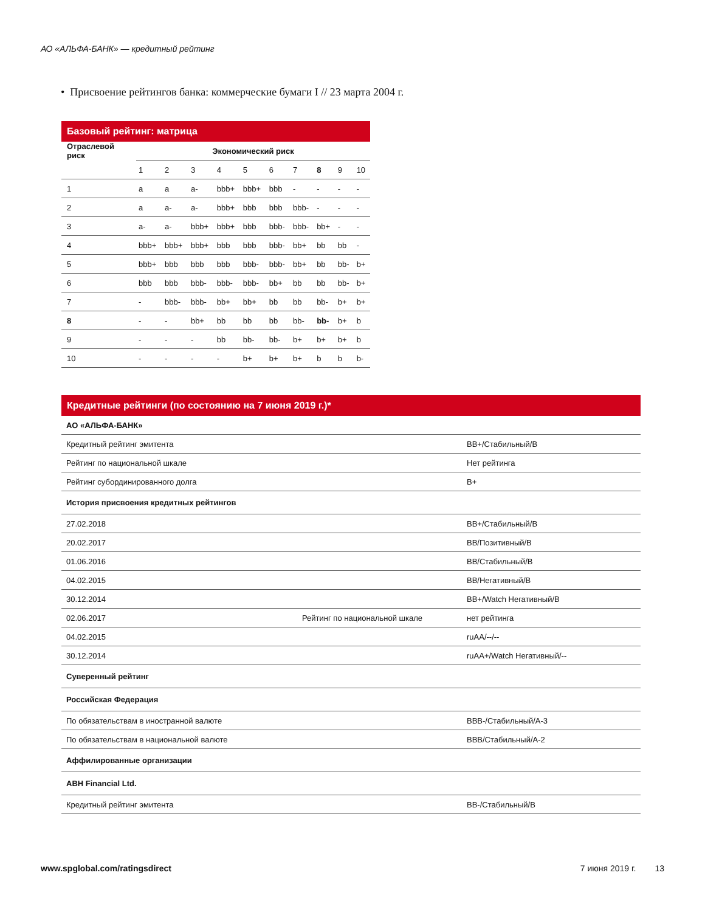АО «АЛЬФА-БАНК» — кредитный рейтинг
• Присвоение рейтингов банка: коммерческие бумаги I // 23 марта 2004 г.
Базовый рейтинг: матрица
| Отраслевой риск | Экономический риск | | | | | | | | | |
| --- | --- | --- | --- | --- | --- | --- | --- | --- | --- | --- |
| | 1 | 2 | 3 | 4 | 5 | 6 | 7 | 8 | 9 | 10 |
| 1 | a | a | a- | bbb+ | bbb+ | bbb | - | - | - | - |
| 2 | a | a- | a- | bbb+ | bbb | bbb | bbb- | - | - | - |
| 3 | a- | a- | bbb+ | bbb+ | bbb | bbb- | bbb- | bb+ | - | - |
| 4 | bbb+ | bbb+ | bbb+ | bbb | bbb | bbb- | bb+ | bb | bb | - |
| 5 | bbb+ | bbb | bbb | bbb | bbb- | bbb- | bb+ | bb | bb- | b+ |
| 6 | bbb | bbb | bbb- | bbb- | bbb- | bb+ | bb | bb | bb- | b+ |
| 7 | - | bbb- | bbb- | bb+ | bb+ | bb | bb | bb- | b+ | b+ |
| 8 | - | - | bb+ | bb | bb | bb | bb- | bb- | b+ | b |
| 9 | - | - | - | bb | bb- | bb- | b+ | b+ | b+ | b |
| 10 | - | - | - | - | b+ | b+ | b+ | b | b | b- |
Кредитные рейтинги (по состоянию на 7 июня 2019 г.)*
| АО «АЛЬФА-БАНК» | | |
| --- | --- | --- |
| Кредитный рейтинг эмитента | | BB+/Стабильный/B |
| Рейтинг по национальной шкале | | Нет рейтинга |
| Рейтинг субординированного долга | | B+ |
| История присвоения кредитных рейтингов | | |
| 27.02.2018 | | BB+/Стабильный/B |
| 20.02.2017 | | BB/Позитивный/B |
| 01.06.2016 | | BB/Стабильный/B |
| 04.02.2015 | | BB/Негативный/B |
| 30.12.2014 | | BB+/Watch Негативный/B |
| 02.06.2017 | Рейтинг по национальной шкале | нет рейтинга |
| 04.02.2015 | | ruAA/--/-- |
| 30.12.2014 | | ruAA+/Watch Негативный/-- |
| Суверенный рейтинг | | |
| Российская Федерация | | |
| По обязательствам в иностранной валюте | | BBB-/Стабильный/A-3 |
| По обязательствам в национальной валюте | | BBB/Стабильный/A-2 |
| Аффилированные организации | | |
| ABH Financial Ltd. | | |
| Кредитный рейтинг эмитента | | BB-/Стабильный/B |
www.spglobal.com/ratingsdirect 7 июня 2019 г. 13